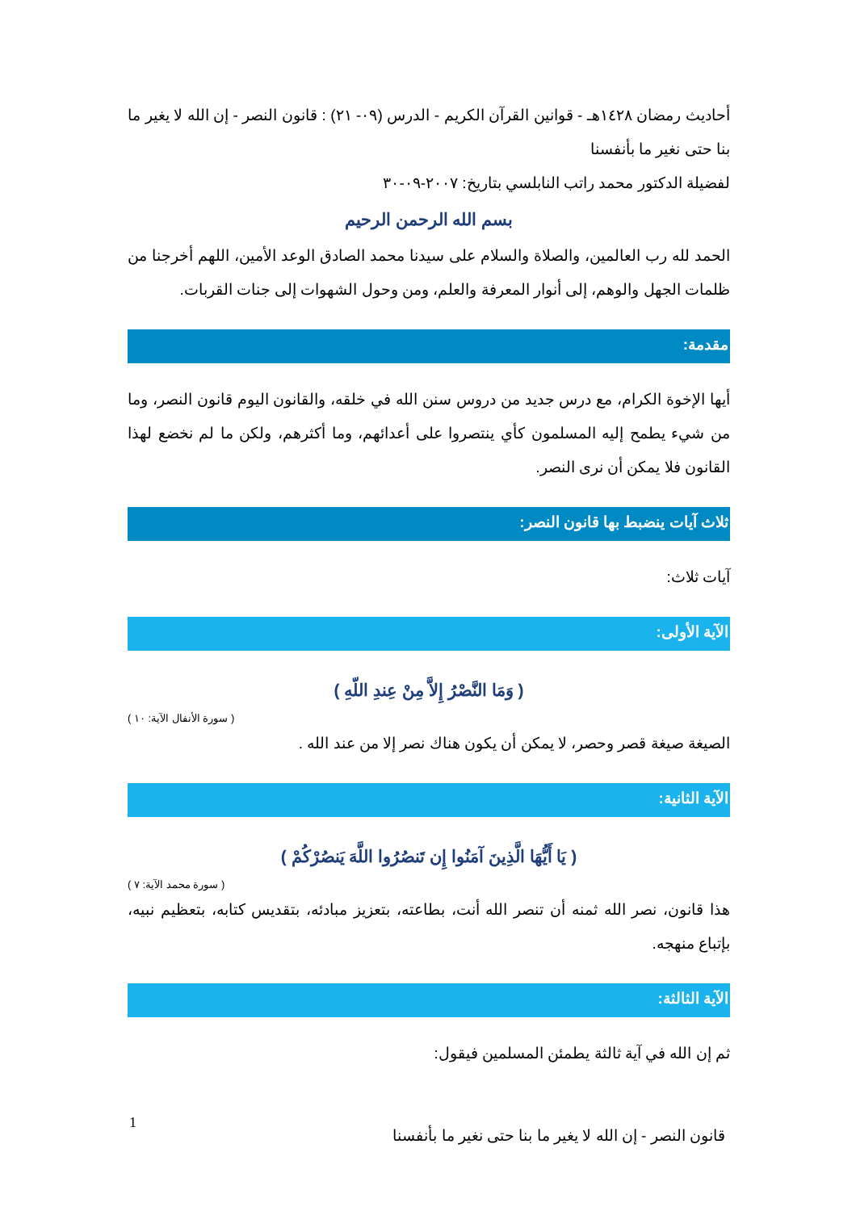أحاديث رمضان ١٤٢٨هـ - قوانين القرآن الكريم - الدرس (٠٩- ٢١) : قانون النصر - إن الله لا يغير ما بنا حتى نغير ما بأنفسنا
لفضيلة الدكتور محمد راتب النابلسي بتاريخ: ٢٠٠٧-٠٩-٣٠
بسم الله الرحمن الرحيم
الحمد لله رب العالمين، والصلاة والسلام على سيدنا محمد الصادق الوعد الأمين، اللهم أخرجنا من ظلمات الجهل والوهم، إلى أنوار المعرفة والعلم، ومن وحول الشهوات إلى جنات القربات.
مقدمة:
أيها الإخوة الكرام، مع درس جديد من دروس سنن الله في خلقه، والقانون اليوم قانون النصر، وما من شيء يطمح إليه المسلمون كأي ينتصروا على أعدائهم، وما أكثرهم، ولكن ما لم نخضع لهذا القانون فلا يمكن أن نرى النصر.
ثلاث آيات ينضبط بها قانون النصر:
آيات ثلاث:
الآية الأولى:
( وَمَا النَّصْرُ إِلاَّ مِنْ عِندِ اللّهِ )
( سورة الأنفال الآية: ١٠ )
الصيغة صيغة قصر وحصر، لا يمكن أن يكون هناك نصر إلا من عند الله .
الآية الثانية:
( يَا أَيُّهَا الَّذِينَ آمَنُوا إِن تَنصُرُوا اللَّهَ يَنصُرْكُمْ )
( سورة محمد الآية: ٧ )
هذا قانون، نصر الله ثمنه أن تنصر الله أنت، بطاعته، بتعزيز مبادئه، بتقديس كتابه، بتعظيم نبيه، بإتباع منهجه.
الآية الثالثة:
ثم إن الله في آية ثالثة يطمئن المسلمين فيقول:
1
قانون النصر - إن الله لا يغير ما بنا حتى نغير ما بأنفسنا